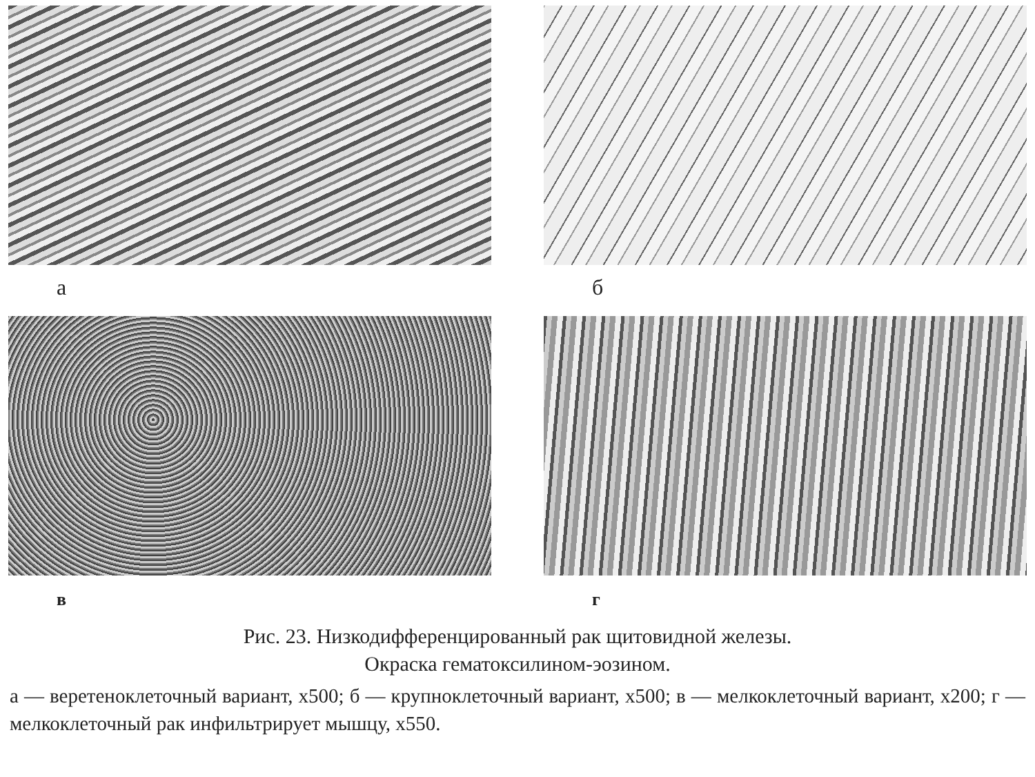а
б
в
г
Рис. 23. Низкодифференцированный рак щитовидной железы.
Окраска гематоксилином-эозином.
а — веретеноклеточный вариант, х500; б — крупноклеточный вариант, х500; в — мелкоклеточный вариант, х200; г — мелкоклеточный рак инфильтрирует мышцу, х550.